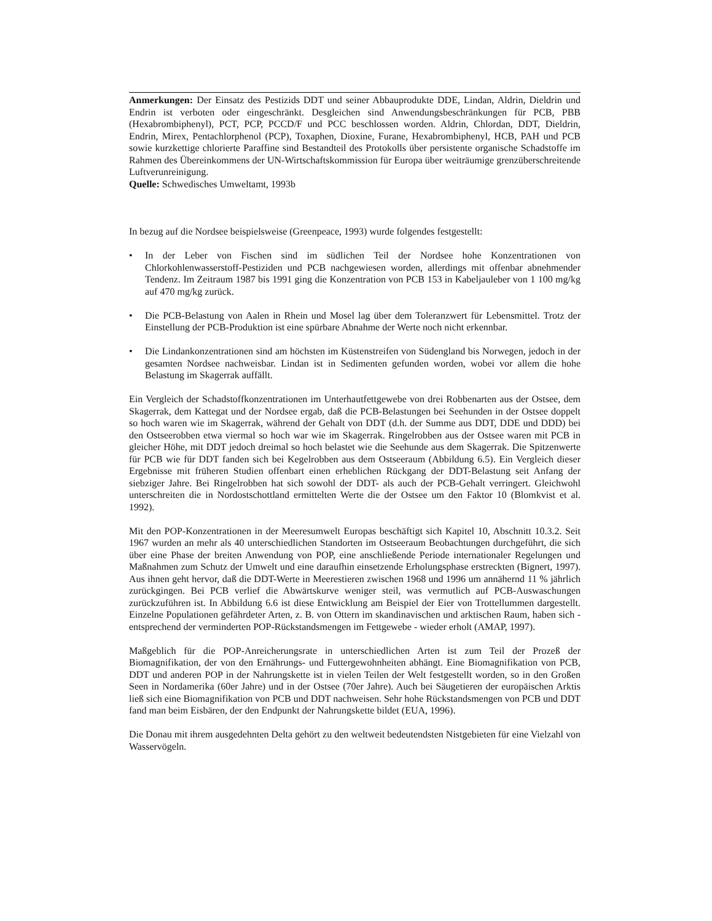Anmerkungen: Der Einsatz des Pestizids DDT und seiner Abbauprodukte DDE, Lindan, Aldrin, Dieldrin und Endrin ist verboten oder eingeschränkt. Desgleichen sind Anwendungsbeschränkungen für PCB, PBB (Hexabrombiphenyl), PCT, PCP, PCCD/F und PCC beschlossen worden. Aldrin, Chlordan, DDT, Dieldrin, Endrin, Mirex, Pentachlorphenol (PCP), Toxaphen, Dioxine, Furane, Hexabrombiphenyl, HCB, PAH und PCB sowie kurzkettige chlorierte Paraffine sind Bestandteil des Protokolls über persistente organische Schadstoffe im Rahmen des Übereinkommens der UN-Wirtschaftskommission für Europa über weiträumige grenzüberschreitende Luftverunreinigung.
Quelle: Schwedisches Umweltamt, 1993b
In bezug auf die Nordsee beispielsweise (Greenpeace, 1993) wurde folgendes festgestellt:
• In der Leber von Fischen sind im südlichen Teil der Nordsee hohe Konzentrationen von Chlorkohlenwasserstoff-Pestiziden und PCB nachgewiesen worden, allerdings mit offenbar abnehmender Tendenz. Im Zeitraum 1987 bis 1991 ging die Konzentration von PCB 153 in Kabeljauleber von 1 100 mg/kg auf 470 mg/kg zurück.
• Die PCB-Belastung von Aalen in Rhein und Mosel lag über dem Toleranzwert für Lebensmittel. Trotz der Einstellung der PCB-Produktion ist eine spürbare Abnahme der Werte noch nicht erkennbar.
• Die Lindankonzentrationen sind am höchsten im Küstenstreifen von Südengland bis Norwegen, jedoch in der gesamten Nordsee nachweisbar. Lindan ist in Sedimenten gefunden worden, wobei vor allem die hohe Belastung im Skagerrak auffällt.
Ein Vergleich der Schadstoffkonzentrationen im Unterhautfettgewebe von drei Robbenarten aus der Ostsee, dem Skagerrak, dem Kattegat und der Nordsee ergab, daß die PCB-Belastungen bei Seehunden in der Ostsee doppelt so hoch waren wie im Skagerrak, während der Gehalt von DDT (d.h. der Summe aus DDT, DDE und DDD) bei den Ostseerobben etwa viermal so hoch war wie im Skagerrak. Ringelrobben aus der Ostsee waren mit PCB in gleicher Höhe, mit DDT jedoch dreimal so hoch belastet wie die Seehunde aus dem Skagerrak. Die Spitzenwerte für PCB wie für DDT fanden sich bei Kegelrobben aus dem Ostseeraum (Abbildung 6.5). Ein Vergleich dieser Ergebnisse mit früheren Studien offenbart einen erheblichen Rückgang der DDT-Belastung seit Anfang der siebziger Jahre. Bei Ringelrobben hat sich sowohl der DDT- als auch der PCB-Gehalt verringert. Gleichwohl unterschreiten die in Nordostschottland ermittelten Werte die der Ostsee um den Faktor 10 (Blomkvist et al. 1992).
Mit den POP-Konzentrationen in der Meeresumwelt Europas beschäftigt sich Kapitel 10, Abschnitt 10.3.2. Seit 1967 wurden an mehr als 40 unterschiedlichen Standorten im Ostseeraum Beobachtungen durchgeführt, die sich über eine Phase der breiten Anwendung von POP, eine anschließende Periode internationaler Regelungen und Maßnahmen zum Schutz der Umwelt und eine daraufhin einsetzende Erholungsphase erstreckten (Bignert, 1997). Aus ihnen geht hervor, daß die DDT-Werte in Meerestieren zwischen 1968 und 1996 um annähernd 11 % jährlich zurückgingen. Bei PCB verlief die Abwärtskurve weniger steil, was vermutlich auf PCB-Auswaschungen zurückzuführen ist. In Abbildung 6.6 ist diese Entwicklung am Beispiel der Eier von Trottellummen dargestellt. Einzelne Populationen gefährdeter Arten, z. B. von Ottern im skandinavischen und arktischen Raum, haben sich - entsprechend der verminderten POP-Rückstandsmengen im Fettgewebe - wieder erholt (AMAP, 1997).
Maßgeblich für die POP-Anreicherungsrate in unterschiedlichen Arten ist zum Teil der Prozeß der Biomagnifikation, der von den Ernährungs- und Futtergewohnheiten abhängt. Eine Biomagnifikation von PCB, DDT und anderen POP in der Nahrungskette ist in vielen Teilen der Welt festgestellt worden, so in den Großen Seen in Nordamerika (60er Jahre) und in der Ostsee (70er Jahre). Auch bei Säugetieren der europäischen Arktis ließ sich eine Biomagnifikation von PCB und DDT nachweisen. Sehr hohe Rückstandsmengen von PCB und DDT fand man beim Eisbären, der den Endpunkt der Nahrungskette bildet (EUA, 1996).
Die Donau mit ihrem ausgedehnten Delta gehört zu den weltweit bedeutendsten Nistgebieten für eine Vielzahl von Wasservögeln.